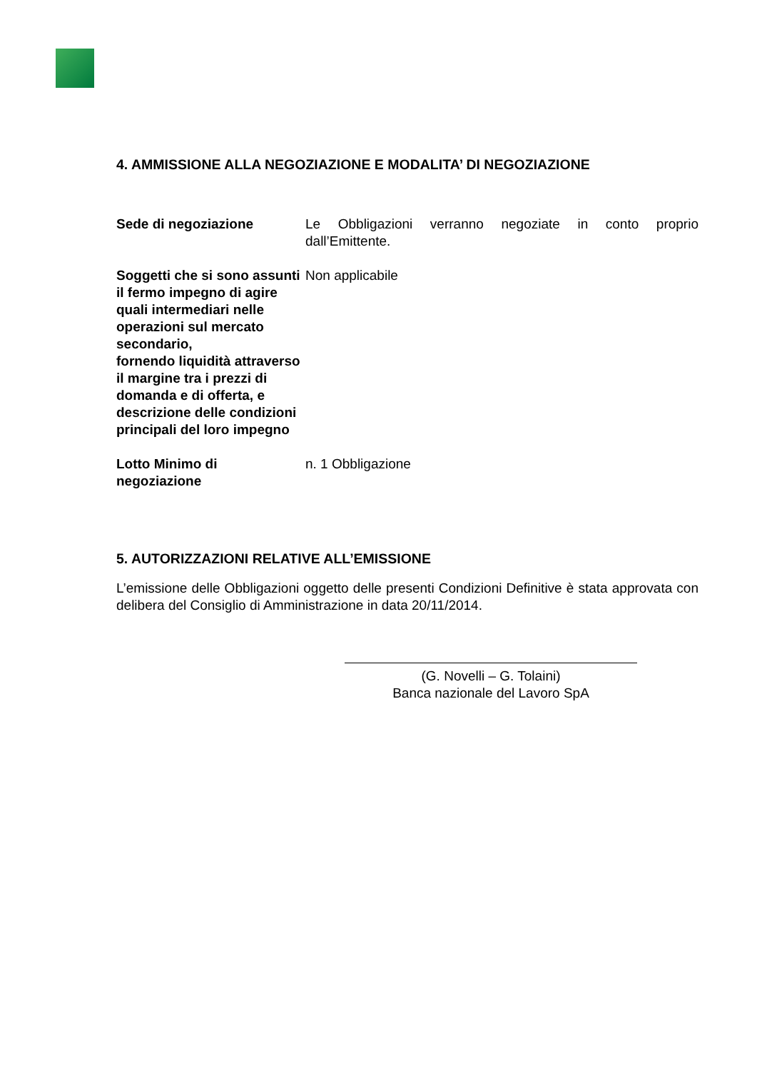4. AMMISSIONE ALLA NEGOZIAZIONE E MODALITA’ DI NEGOZIAZIONE
| Sede di negoziazione | Le Obbligazioni verranno negoziate in conto proprio dall’Emittente. |
| Soggetti che si sono assunti il fermo impegno di agire quali intermediari nelle operazioni sul mercato secondario, fornendo liquidità attraverso il margine tra i prezzi di domanda e di offerta, e descrizione delle condizioni principali del loro impegno | Non applicabile |
| Lotto Minimo di negoziazione | n. 1 Obbligazione |
5. AUTORIZZAZIONI RELATIVE ALL’EMISSIONE
L’emissione delle Obbligazioni oggetto delle presenti Condizioni Definitive è stata approvata con delibera del Consiglio di Amministrazione in data 20/11/2014.
(G. Novelli – G. Tolaini)
Banca nazionale del Lavoro SpA